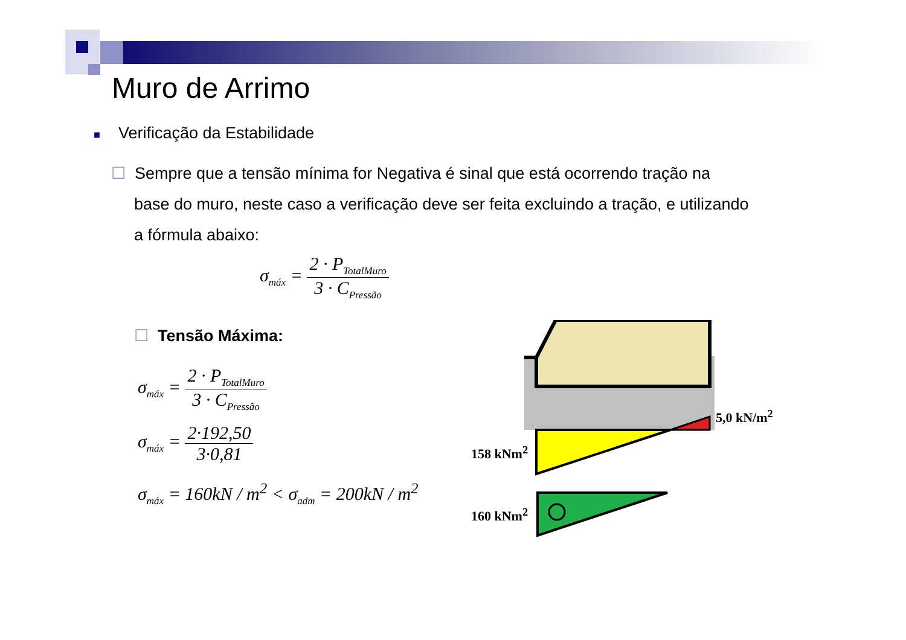Muro de Arrimo
■ Verificação da Estabilidade
☐ Sempre que a tensão mínima for Negativa é sinal que está ocorrendo tração na base do muro, neste caso a verificação deve ser feita excluindo a tração, e utilizando a fórmula abaixo:
σ<sub>máx</sub> = 2 · P<sub>TotalMuro</sub> 3 · C<sub>Pressão</sub>
☐ Tensão Máxima:
σ<sub>máx</sub> = 2 · P<sub>TotalMuro</sub> 3 · C<sub>Pressão</sub>
σ<sub>máx</sub> = 2·192,50 3·0,81
σ<sub>máx</sub> = 160kN / m<sup>2</sup> < σ<sub>adm</sub> = 200kN / m<sup>2</sup>
5,0 kN/m<sup>2</sup>
158 kNm<sup>2</sup>
160 kNm<sup>2</sup>